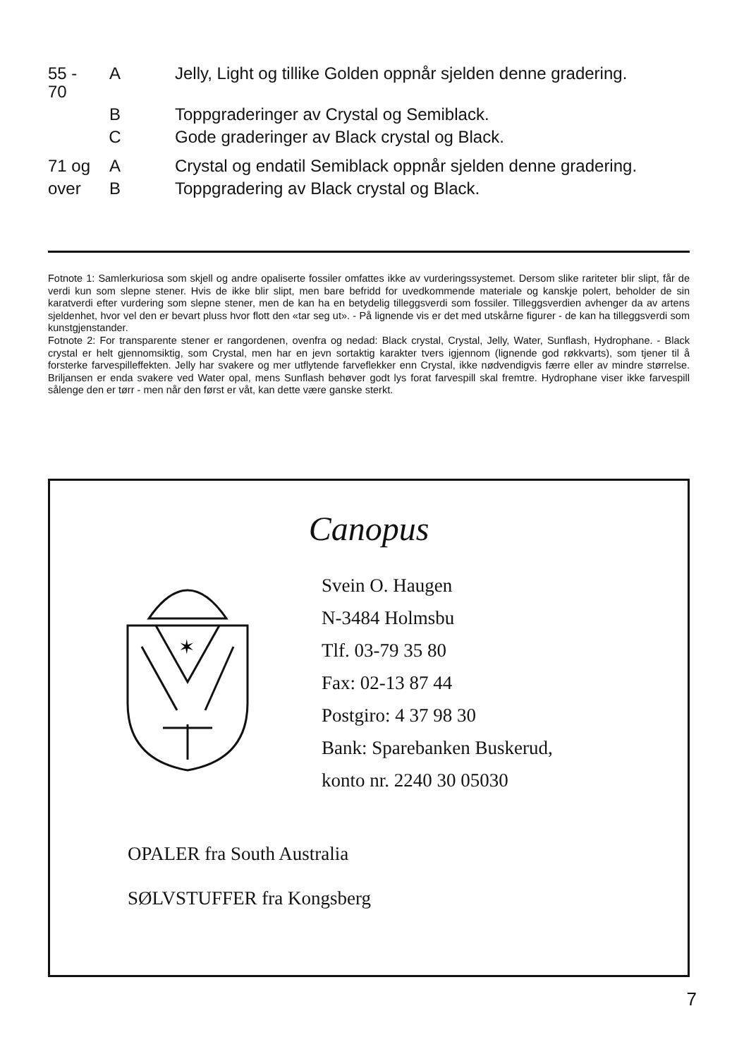| 55 - 70 | A | Jelly, Light og tillike Golden oppnår sjelden denne gradering. |
| | B | Toppgraderinger av Crystal og Semiblack. |
| | C | Gode graderinger av Black crystal og Black. |
| 71 og | A | Crystal og endatil Semiblack oppnår sjelden denne gradering. |
| over | B | Toppgradering av Black crystal og Black. |
Fotnote 1: Samlerkuriosa som skjell og andre opaliserte fossiler omfattes ikke av vurderingssystemet. Dersom slike rariteter blir slipt, får de verdi kun som slepne stener. Hvis de ikke blir slipt, men bare befridd for uvedkommende materiale og kanskje polert, beholder de sin karatverdi efter vurdering som slepne stener, men de kan ha en betydelig tilleggsverdi som fossiler. Tilleggsverdien avhenger da av artens sjeldenhet, hvor vel den er bevart pluss hvor flott den «tar seg ut». - På lignende vis er det med utskårne figurer - de kan ha tilleggsverdi som kunstgjenstander.
Fotnote 2: For transparente stener er rangordenen, ovenfra og nedad: Black crystal, Crystal, Jelly, Water, Sunflash, Hydrophane. - Black crystal er helt gjennomsiktig, som Crystal, men har en jevn sortaktig karakter tvers igjennom (lignende god røkkvarts), som tjener til å forsterke farvespilleffekten. Jelly har svakere og mer utflytende farveflekker enn Crystal, ikke nødvendigvis færre eller av mindre størrelse. Briljansen er enda svakere ved Water opal, mens Sunflash behøver godt lys forat farvespill skal fremtre. Hydrophane viser ikke farvespill sålenge den er tørr - men når den først er våt, kan dette være ganske sterkt.
Canopus
✶
Svein O. Haugen
N-3484 Holmsbu
Tlf. 03-79 35 80
Fax: 02-13 87 44
Postgiro: 4 37 98 30
Bank: Sparebanken Buskerud,
konto nr. 2240 30 05030
OPALER fra South Australia
SØLVSTUFFER fra Kongsberg
7